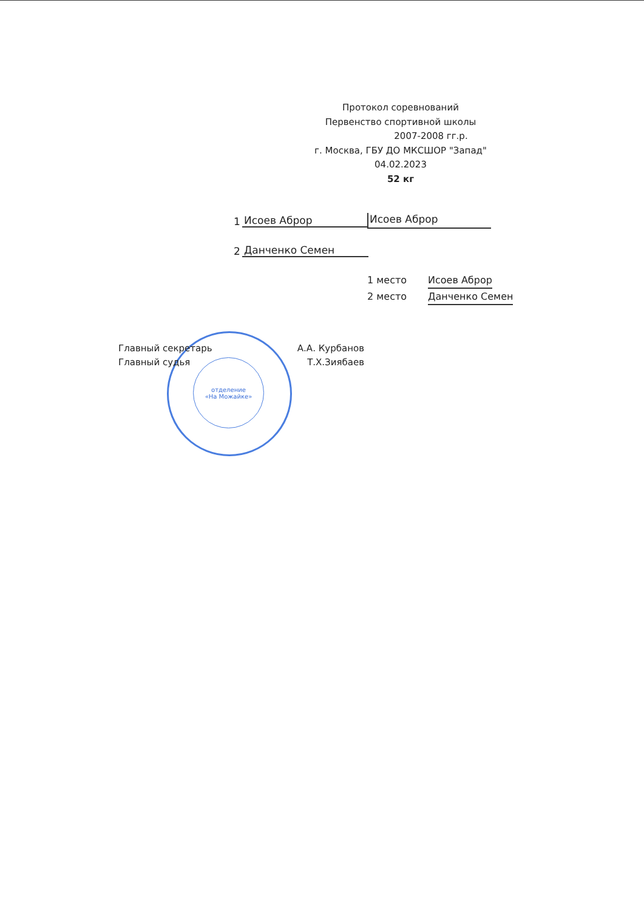отделение
«На Можайке»
Протокол соревнований
Первенство спортивной школы
2007-2008 гг.р.
г. Москва, ГБУ ДО МКСШОР "Запад"
04.02.2023
52 кг
1 Исоев Аброр
2 Данченко Семен
Исоев Аброр
1 место Исоев Аброр
2 место Данченко Семен
Главный секретарь А.А. Курбанов
Главный судья Т.Х.Зиябаев